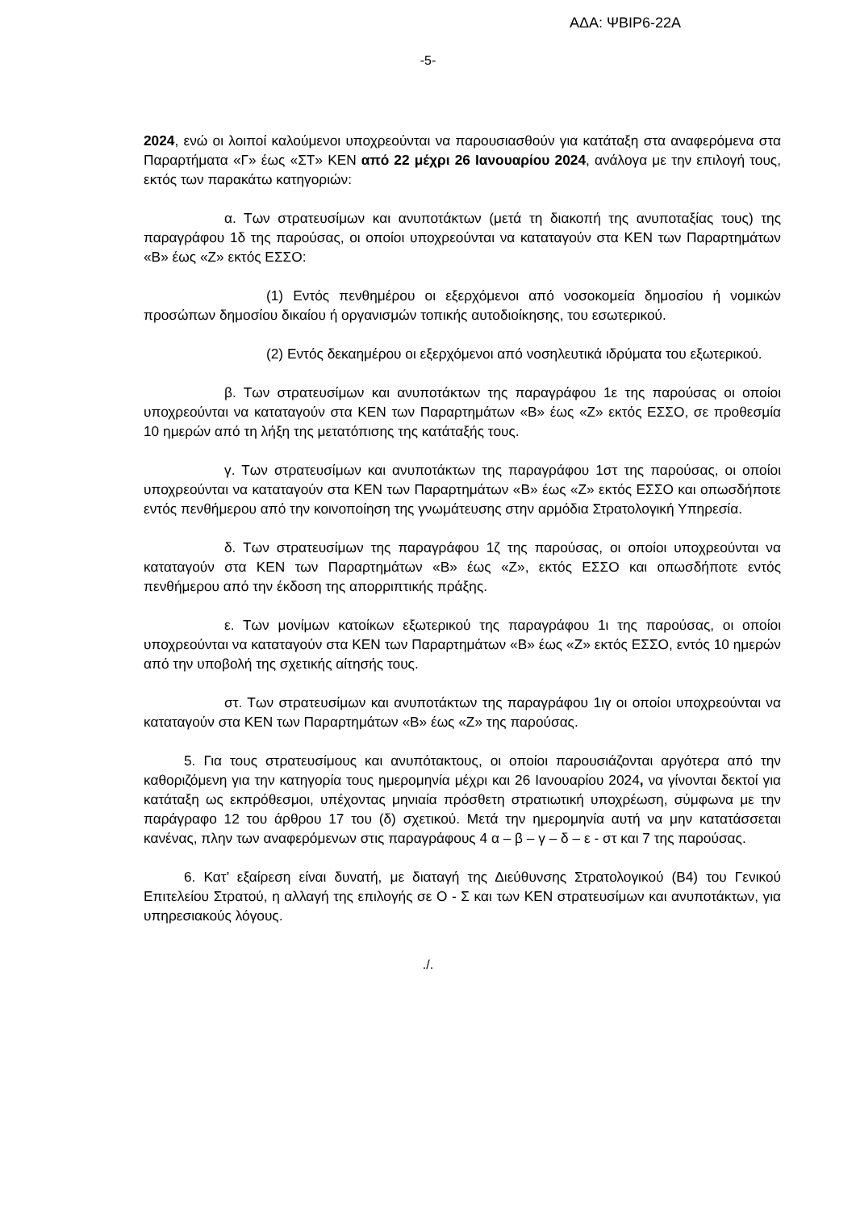ΑΔΑ: ΨΒΙΡ6-22Α
-5-
2024, ενώ οι λοιποί καλούμενοι υποχρεούνται να παρουσιασθούν για κατάταξη στα αναφερόμενα στα Παραρτήματα «Γ» έως «ΣΤ» ΚΕΝ από 22 μέχρι 26 Ιανουαρίου 2024, ανάλογα με την επιλογή τους, εκτός των παρακάτω κατηγοριών:
α. Των στρατευσίμων και ανυποτάκτων (μετά τη διακοπή της ανυποταξίας τους) της παραγράφου 1δ της παρούσας, οι οποίοι υποχρεούνται να καταταγούν στα ΚΕΝ των Παραρτημάτων «Β» έως «Ζ» εκτός ΕΣΣΟ:
(1) Εντός πενθημέρου οι εξερχόμενοι από νοσοκομεία δημοσίου ή νομικών προσώπων δημοσίου δικαίου ή οργανισμών τοπικής αυτοδιοίκησης, του εσωτερικού.
(2) Εντός δεκαημέρου οι εξερχόμενοι από νοσηλευτικά ιδρύματα του εξωτερικού.
β. Των στρατευσίμων και ανυποτάκτων της παραγράφου 1ε της παρούσας οι οποίοι υποχρεούνται να καταταγούν στα ΚΕΝ των Παραρτημάτων «Β» έως «Ζ» εκτός ΕΣΣΟ, σε προθεσμία 10 ημερών από τη λήξη της μετατόπισης της κατάταξής τους.
γ. Των στρατευσίμων και ανυποτάκτων της παραγράφου 1στ της παρούσας, οι οποίοι υποχρεούνται να καταταγούν στα ΚΕΝ των Παραρτημάτων «Β» έως «Ζ» εκτός ΕΣΣΟ και οπωσδήποτε εντός πενθήμερου από την κοινοποίηση της γνωμάτευσης στην αρμόδια Στρατολογική Υπηρεσία.
δ. Των στρατευσίμων της παραγράφου 1ζ της παρούσας, οι οποίοι υποχρεούνται να καταταγούν στα ΚΕΝ των Παραρτημάτων «Β» έως «Ζ», εκτός ΕΣΣΟ και οπωσδήποτε εντός πενθήμερου από την έκδοση της απορριπτικής πράξης.
ε. Των μονίμων κατοίκων εξωτερικού της παραγράφου 1ι της παρούσας, οι οποίοι υποχρεούνται να καταταγούν στα ΚΕΝ των Παραρτημάτων «Β» έως «Ζ» εκτός ΕΣΣΟ, εντός 10 ημερών από την υποβολή της σχετικής αίτησής τους.
στ. Των στρατευσίμων και ανυποτάκτων της παραγράφου 1ιγ οι οποίοι υποχρεούνται να καταταγούν στα ΚΕΝ των Παραρτημάτων «Β» έως «Ζ» της παρούσας.
5. Για τους στρατευσίμους και ανυπότακτους, οι οποίοι παρουσιάζονται αργότερα από την καθοριζόμενη για την κατηγορία τους ημερομηνία μέχρι και 26 Ιανουαρίου 2024, να γίνονται δεκτοί για κατάταξη ως εκπρόθεσμοι, υπέχοντας μηνιαία πρόσθετη στρατιωτική υποχρέωση, σύμφωνα με την παράγραφο 12 του άρθρου 17 του (δ) σχετικού. Μετά την ημερομηνία αυτή να μην κατατάσσεται κανένας, πλην των αναφερόμενων στις παραγράφους 4 α – β – γ – δ – ε - στ και 7 της παρούσας.
6. Κατ’ εξαίρεση είναι δυνατή, με διαταγή της Διεύθυνσης Στρατολογικού (Β4) του Γενικού Επιτελείου Στρατού, η αλλαγή της επιλογής σε Ο - Σ και των ΚΕΝ στρατευσίμων και ανυποτάκτων, για υπηρεσιακούς λόγους.
./.